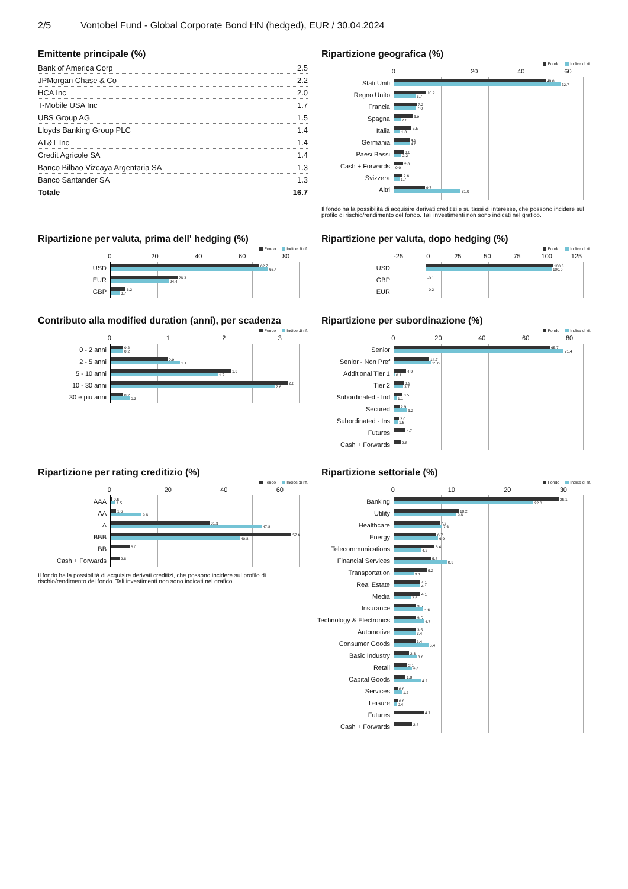2/5 Vontobel Fund - Global Corporate Bond HN (hedged), EUR / 30.04.2024
Emittente principale (%)
| Bank of America Corp | 2.5 |
| JPMorgan Chase & Co | 2.2 |
| HCA Inc | 2.0 |
| T-Mobile USA Inc | 1.7 |
| UBS Group AG | 1.5 |
| Lloyds Banking Group PLC | 1.4 |
| AT&T Inc | 1.4 |
| Credit Agricole SA | 1.4 |
| Banco Bilbao Vizcaya Argentaria SA | 1.3 |
| Banco Santander SA | 1.3 |
| Totale | 16.7 |
Ripartizione geografica (%)
Fondo Indice di rif.
0 20 40 60
Stati Uniti
48.0
52.7
Regno Unito
10.2
6.7
Francia
7.2
7.0
Spagna
5.9
2.0
Italia
5.5
1.8
Germania
4.9
4.8
Paesi Bassi
3.0
2.2
Cash + Forwards
2.8
0.0
Svizzera
2.6
1.7
Altri
9.7
21.0
Il fondo ha la possibilità di acquisire derivati creditizi e su tassi di interesse, che possono incidere sul profilo di rischio/rendimento del fondo. Tali investimenti non sono indicati nel grafico.
Ripartizione per valuta, prima dell' hedging (%)
Fondo Indice di rif.
0 20 40 60 80
USD
62.7
66.4
EUR
28.3
24.4
GBP
6.2
3.7
Ripartizione per valuta, dopo hedging (%)
Fondo Indice di rif.
-25 0 25 50 75 100 125
USD
100.3
100.0
GBP
-0.1
EUR
-0.2
Contributo alla modified duration (anni), per scadenza
Fondo Indice di rif.
0123
0 - 2 anni
0.2
0.2
2 - 5 anni
0.9
1.1
5 - 10 anni
1.9
1.7
10 - 30 anni
2.8
2.6
30 e più anni
0.2
0.3
Ripartizione per subordinazione (%)
Fondo Indice di rif.
0 20 40 60 80
Senior
65.7
71.4
Senior - Non Pref
14.7
15.6
Additional Tier 1
4.9
0.1
Tier 2
3.9
3.7
Subordinated - Ind
3.5
1.1
Secured
2.3
5.2
Subordinated - Ins
2.0
1.6
Futures
4.7
Cash + Forwards
2.8
Ripartizione per rating creditizio (%)
Fondo Indice di rif.
0 20 40 60
AAA
0.6
1.5
AA
1.6
9.8
A
31.3
47.8
BBB
57.6
40.8
BB
6.0
Cash + Forwards
2.8
Il fondo ha la possibilità di acquisire derivati creditizi, che possono incidere sul profilo di rischio/rendimento del fondo. Tali investimenti non sono indicati nel grafico.
Ripartizione settoriale (%)
Fondo Indice di rif.
0 10 20 30
Banking
26.1
22.0
Utility
10.2
9.8
Healthcare
7.2
7.6
Energy
6.7
6.9
Telecommunications
6.4
4.2
Financial Services
5.8
8.3
Transportation
5.2
3.1
Real Estate
4.1
4.1
Media
4.1
2.6
Insurance
3.5
4.6
Technology & Electronics
3.5
4.7
Automotive
3.5
3.4
Consumer Goods
3.4
5.4
Basic Industry
2.3
3.6
Retail
2.1
2.8
Capital Goods
1.8
4.2
Services
0.6
1.2
Leisure
0.6
0.4
Futures
4.7
Cash + Forwards
2.8